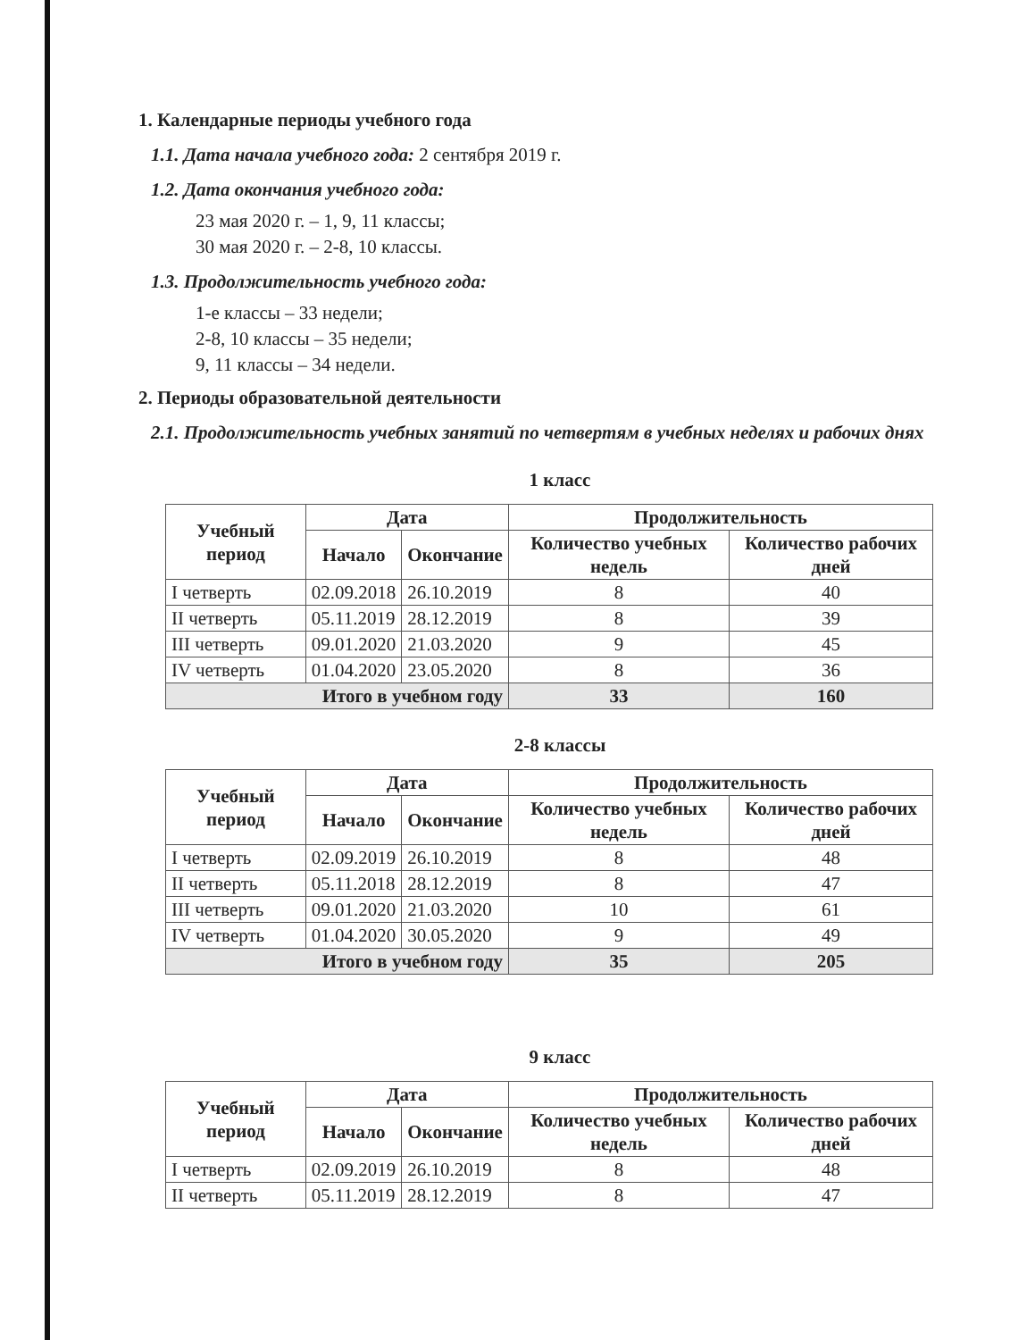1. Календарные периоды учебного года
1.1. Дата начала учебного года: 2 сентября 2019 г.
1.2. Дата окончания учебного года:
23 мая 2020 г. – 1, 9, 11 классы;
30 мая 2020 г. – 2-8, 10 классы.
1.3. Продолжительность учебного года:
1-е классы – 33 недели;
2-8, 10 классы – 35 недели;
9, 11 классы – 34 недели.
2. Периоды образовательной деятельности
2.1. Продолжительность учебных занятий по четвертям в учебных неделях и рабочих днях
1 класс
| Учебный период | Дата | | Продолжительность | |
| --- | --- | --- | --- | --- |
| | Начало | Окончание | Количество учебных недель | Количество рабочих дней |
| I четверть | 02.09.2018 | 26.10.2019 | 8 | 40 |
| II четверть | 05.11.2019 | 28.12.2019 | 8 | 39 |
| III четверть | 09.01.2020 | 21.03.2020 | 9 | 45 |
| IV четверть | 01.04.2020 | 23.05.2020 | 8 | 36 |
| Итого в учебном году | | | 33 | 160 |
2-8 классы
| Учебный период | Дата | | Продолжительность | |
| --- | --- | --- | --- | --- |
| | Начало | Окончание | Количество учебных недель | Количество рабочих дней |
| I четверть | 02.09.2019 | 26.10.2019 | 8 | 48 |
| II четверть | 05.11.2018 | 28.12.2019 | 8 | 47 |
| III четверть | 09.01.2020 | 21.03.2020 | 10 | 61 |
| IV четверть | 01.04.2020 | 30.05.2020 | 9 | 49 |
| Итого в учебном году | | | 35 | 205 |
9 класс
| Учебный период | Дата | | Продолжительность | |
| --- | --- | --- | --- | --- |
| | Начало | Окончание | Количество учебных недель | Количество рабочих дней |
| I четверть | 02.09.2019 | 26.10.2019 | 8 | 48 |
| II четверть | 05.11.2019 | 28.12.2019 | 8 | 47 |